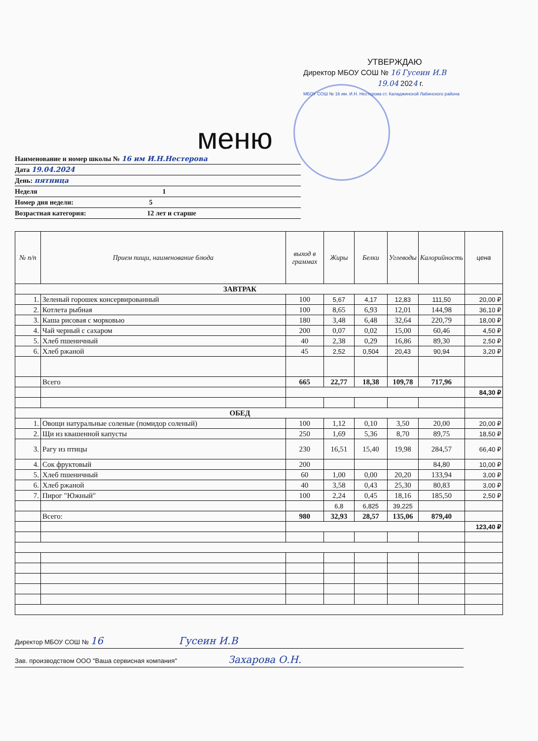УТВЕРЖДАЮ
Директор МБОУ СОШ № 16 Гусеин И.В
19.04 2024 г.
МБОУ СОШ № 16 им. И.Н. Нестерова ст. Каладжинской Лабинского района
меню
Наименование и номер школы № 16 им И.Н.Нестерова
Дата 19.04.2024
День: пятница
Неделя 1
Номер дня недели: 5
Возрастная категория: 12 лет и старше
| № п/п | Прием пищи, наименование блюда | выход в граммах | Жиры | Белки | Углеводы | Калорийность | цена |
| --- | --- | --- | --- | --- | --- | --- | --- |
| ЗАВТРАК | | | | | | | |
| 1. | Зеленый горошек консервированный | 100 | 5,67 | 4,17 | 12,83 | 111,50 | 20,00 ₽ |
| 2. | Котлета рыбная | 100 | 8,65 | 6,93 | 12,01 | 144,98 | 36,10 ₽ |
| 3. | Каша рисовая с морковью | 180 | 3,48 | 6,48 | 32,64 | 220,79 | 18,00 ₽ |
| 4. | Чай черный с сахаром | 200 | 0,07 | 0,02 | 15,00 | 60,46 | 4,50 ₽ |
| 5. | Хлеб пшеничный | 40 | 2,38 | 0,29 | 16,86 | 89,30 | 2,50 ₽ |
| 6. | Хлеб ржаной | 45 | 2,52 | 0,504 | 20,43 | 90,94 | 3,20 ₽ |
| | Всего | 665 | 22,77 | 18,38 | 109,78 | 717,96 | |
| | | | | | | | 84,30 ₽ |
| ОБЕД | | | | | | | |
| 1. | Овощи натуральные соленые (помидор соленый) | 100 | 1,12 | 0,10 | 3,50 | 20,00 | 20,00 ₽ |
| 2. | Щи из квашенной капусты | 250 | 1,69 | 5,36 | 8,70 | 89,75 | 18,50 ₽ |
| 3. | Рагу из птицы | 230 | 16,51 | 15,40 | 19,98 | 284,57 | 66,40 ₽ |
| 4. | Сок фруктовый | 200 | | | | 84,80 | 10,00 ₽ |
| 5. | Хлеб пшеничный | 60 | 1,00 | 0,00 | 20,20 | 133,94 | 3,00 ₽ |
| 6. | Хлеб ржаной | 40 | 3,58 | 0,43 | 25,30 | 80,83 | 3,00 ₽ |
| 7. | Пирог "Южный" | 100 | 2,24 | 0,45 | 18,16 | 185,50 | 2,50 ₽ |
| | | | 6,8 | 6,825 | 39,225 | | |
| | Всего: | 980 | 32,93 | 28,57 | 135,06 | 879,40 | |
| | | | | | | | 123,40 ₽ |
Директор МБОУ СОШ № 16 Гусеин И.В
Зав. производством ООО "Ваша сервисная компания" Захарова О.Н.